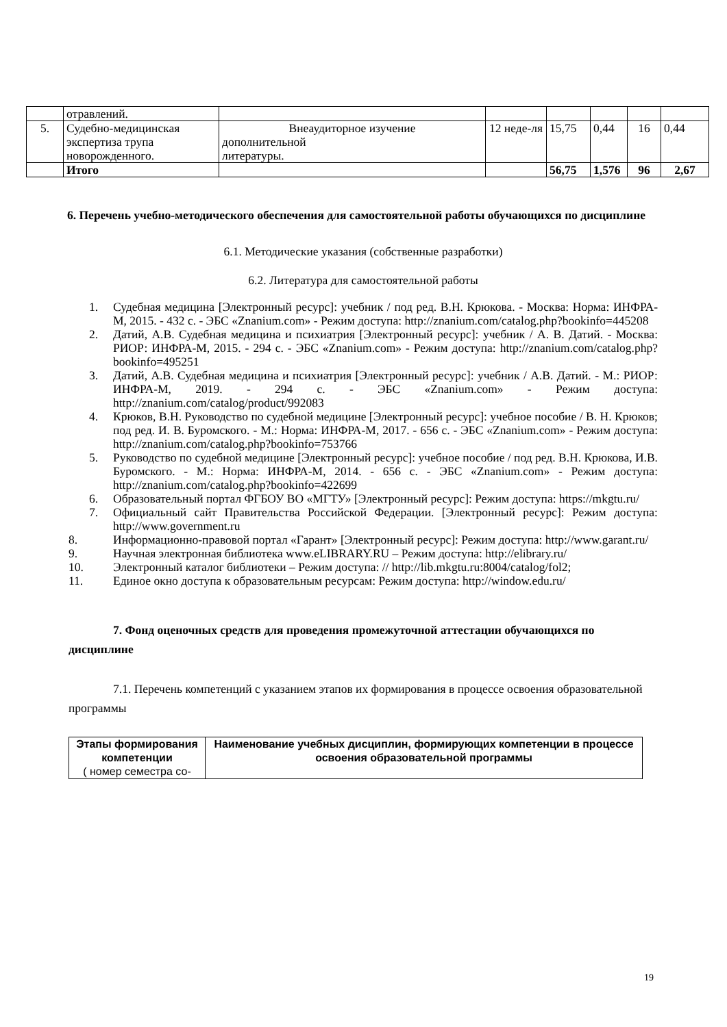| | отравлений. | | | | | | |
| 5. | Судебно-медицинская экспертиза трупа новорожденного. | Внеаудиторное изучение дополнительной литературы. | 12 неде-ля | 15,75 | 0,44 | 16 | 0,44 |
| | Итого | | | 56,75 | 1,576 | 96 | 2,67 |
6. Перечень учебно-методического обеспечения для самостоятельной работы обучающихся по дисциплине
6.1. Методические указания (собственные разработки)
6.2. Литература для самостоятельной работы
1. Судебная медицина [Электронный ресурс]: учебник / под ред. В.Н. Крюкова. - Москва: Норма: ИНФРА-М, 2015. - 432 с. - ЭБС «Znanium.com» - Режим доступа: http://znanium.com/catalog.php?bookinfo=445208
2. Датий, А.В. Судебная медицина и психиатрия [Электронный ресурс]: учебник / А. В. Датий. - Москва: РИОР: ИНФРА-М, 2015. - 294 с. - ЭБС «Znanium.com» - Режим доступа: http://znanium.com/catalog.php?bookinfo=495251
3. Датий, А.В. Судебная медицина и психиатрия [Электронный ресурс]: учебник / А.В. Датий. - М.: РИОР: ИНФРА-М, 2019. - 294 с. - ЭБС «Znanium.com» - Режим доступа: http://znanium.com/catalog/product/992083
4. Крюков, В.Н. Руководство по судебной медицине [Электронный ресурс]: учебное пособие / В. Н. Крюков; под ред. И. В. Буромского. - М.: Норма: ИНФРА-М, 2017. - 656 с. - ЭБС «Znanium.com» - Режим доступа: http://znanium.com/catalog.php?bookinfo=753766
5. Руководство по судебной медицине [Электронный ресурс]: учебное пособие / под ред. В.Н. Крюкова, И.В. Буромского. - М.: Норма: ИНФРА-М, 2014. - 656 с. - ЭБС «Znanium.com» - Режим доступа: http://znanium.com/catalog.php?bookinfo=422699
6. Образовательный портал ФГБОУ ВО «МГТУ» [Электронный ресурс]: Режим доступа: https://mkgtu.ru/
7. Официальный сайт Правительства Российской Федерации. [Электронный ресурс]: Режим доступа: http://www.government.ru
8. Информационно-правовой портал «Гарант» [Электронный ресурс]: Режим доступа: http://www.garant.ru/
9. Научная электронная библиотека www.eLIBRARY.RU – Режим доступа: http://elibrary.ru/
10. Электронный каталог библиотеки – Режим доступа: // http://lib.mkgtu.ru:8004/catalog/fol2;
11. Единое окно доступа к образовательным ресурсам: Режим доступа: http://window.edu.ru/
7. Фонд оценочных средств для проведения промежуточной аттестации обучающихся по дисциплине
7.1. Перечень компетенций с указанием этапов их формирования в процессе освоения образовательной программы
| Этапы формирования компетенции ( номер семестра со- | Наименование учебных дисциплин, формирующих компетенции в процессе освоения образовательной программы |
| --- | --- |
19